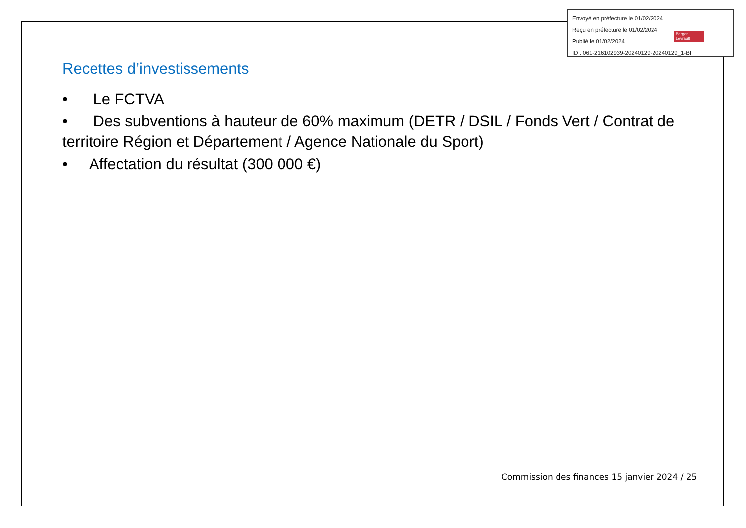Envoyé en préfecture le 01/02/2024
Reçu en préfecture le 01/02/2024
Publié le 01/02/2024
ID : 061-216102939-20240129-20240129_1-BF
Berger Levrault
Recettes d’investissements
• Le FCTVA
• Des subventions à hauteur de 60% maximum (DETR / DSIL / Fonds Vert / Contrat de territoire Région et Département / Agence Nationale du Sport)
• Affectation du résultat (300 000 €)
Commission des finances 15 janvier 2024 / 25